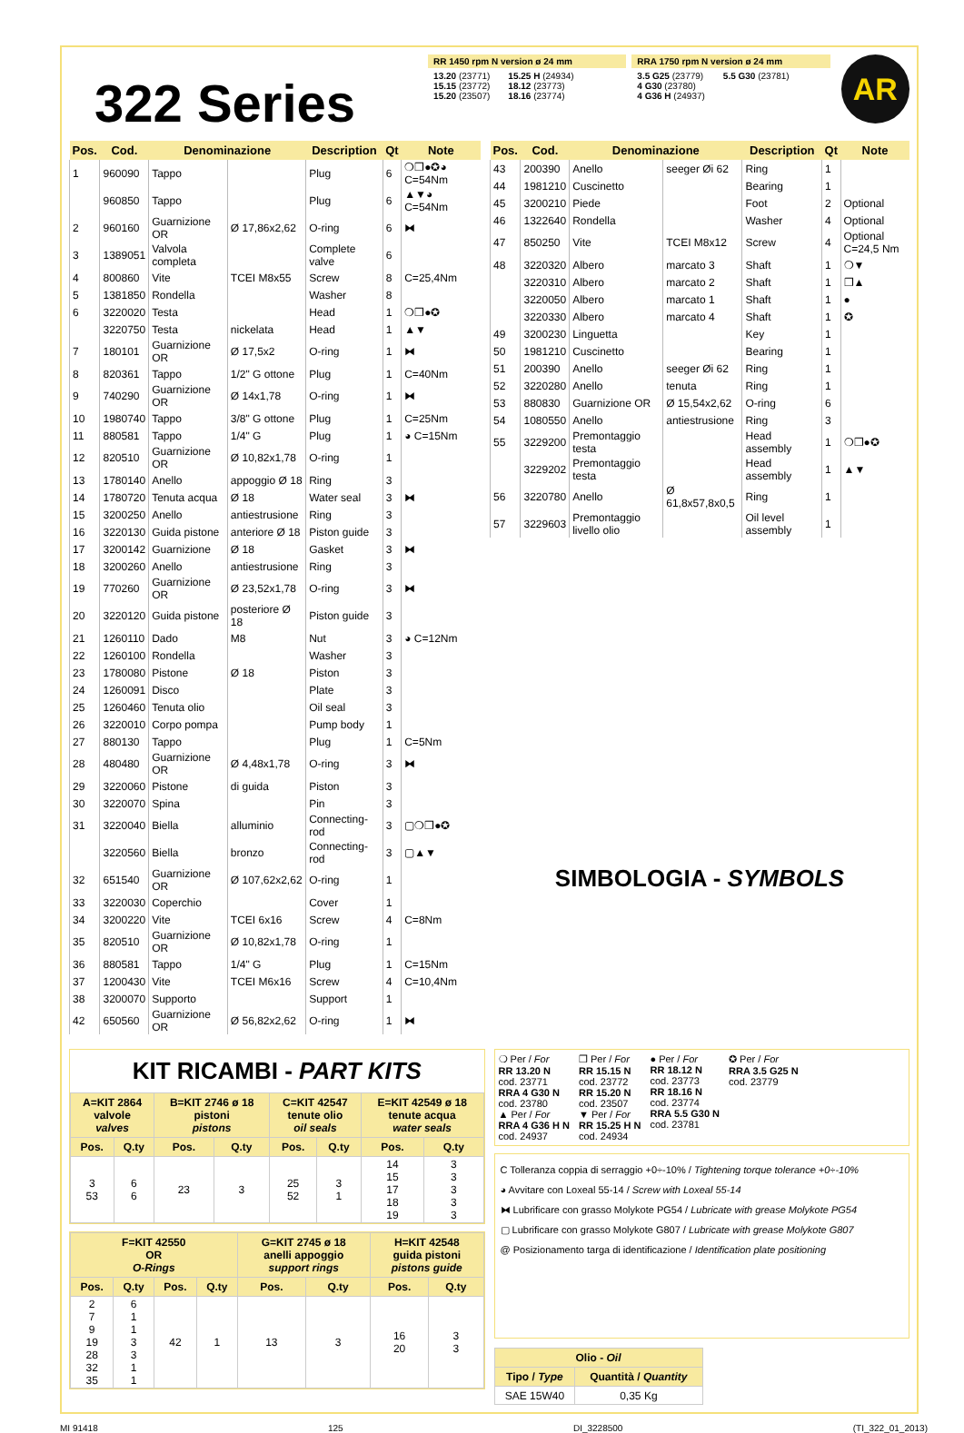322 Series
RR 1450 rpm N version ø 24 mm
13.20 (23771)
15.15 (23772)
15.20 (23507)
15.25 H (24934)
18.12 (23773)
18.16 (23774)
RRA 1750 rpm N version ø 24 mm
3.5 G25 (23779)
4 G30 (23780)
4 G36 H (24937)
5.5 G30 (23781)
AR
| Pos. | Cod. | Denominazione | | Description | Qt | Note |
| --- | --- | --- | --- | --- | --- | --- |
| 1 | 960090 | Tappo | | Plug | 6 | ❍❒●✪◕ C=54Nm |
| | 960850 | Tappo | | Plug | 6 | ▲▼◕ C=54Nm |
| 2 | 960160 | Guarnizione OR | Ø 17,86x2,62 | O-ring | 6 | ⧓ |
| 3 | 1389051 | Valvola completa | | Complete valve | 6 | |
| 4 | 800860 | Vite | TCEI M8x55 | Screw | 8 | C=25,4Nm |
| 5 | 1381850 | Rondella | | Washer | 8 | |
| 6 | 3220020 | Testa | | Head | 1 | ❍❒●✪ |
| | 3220750 | Testa | nickelata | Head | 1 | ▲▼ |
| 7 | 180101 | Guarnizione OR | Ø 17,5x2 | O-ring | 1 | ⧓ |
| 8 | 820361 | Tappo | 1/2" G ottone | Plug | 1 | C=40Nm |
| 9 | 740290 | Guarnizione OR | Ø 14x1,78 | O-ring | 1 | ⧓ |
| 10 | 1980740 | Tappo | 3/8" G ottone | Plug | 1 | C=25Nm |
| 11 | 880581 | Tappo | 1/4" G | Plug | 1 | ◕ C=15Nm |
| 12 | 820510 | Guarnizione OR | Ø 10,82x1,78 | O-ring | 1 | |
| 13 | 1780140 | Anello | appoggio Ø 18 | Ring | 3 | |
| 14 | 1780720 | Tenuta acqua | Ø 18 | Water seal | 3 | ⧓ |
| 15 | 3200250 | Anello | antiestrusione | Ring | 3 | |
| 16 | 3220130 | Guida pistone | anteriore Ø 18 | Piston guide | 3 | |
| 17 | 3200142 | Guarnizione | Ø 18 | Gasket | 3 | ⧓ |
| 18 | 3200260 | Anello | antiestrusione | Ring | 3 | |
| 19 | 770260 | Guarnizione OR | Ø 23,52x1,78 | O-ring | 3 | ⧓ |
| 20 | 3220120 | Guida pistone | posteriore Ø 18 | Piston guide | 3 | |
| 21 | 1260110 | Dado | M8 | Nut | 3 | ◕ C=12Nm |
| 22 | 1260100 | Rondella | | Washer | 3 | |
| 23 | 1780080 | Pistone | Ø 18 | Piston | 3 | |
| 24 | 1260091 | Disco | | Plate | 3 | |
| 25 | 1260460 | Tenuta olio | | Oil seal | 3 | |
| 26 | 3220010 | Corpo pompa | | Pump body | 1 | |
| 27 | 880130 | Tappo | | Plug | 1 | C=5Nm |
| 28 | 480480 | Guarnizione OR | Ø 4,48x1,78 | O-ring | 3 | ⧓ |
| 29 | 3220060 | Pistone | di guida | Piston | 3 | |
| 30 | 3220070 | Spina | | Pin | 3 | |
| 31 | 3220040 | Biella | alluminio | Connecting-rod | 3 | ▢❍❒●✪ |
| | 3220560 | Biella | bronzo | Connecting-rod | 3 | ▢▲▼ |
| 32 | 651540 | Guarnizione OR | Ø 107,62x2,62 | O-ring | 1 | |
| 33 | 3220030 | Coperchio | | Cover | 1 | |
| 34 | 3200220 | Vite | TCEI 6x16 | Screw | 4 | C=8Nm |
| 35 | 820510 | Guarnizione OR | Ø 10,82x1,78 | O-ring | 1 | |
| 36 | 880581 | Tappo | 1/4" G | Plug | 1 | C=15Nm |
| 37 | 1200430 | Vite | TCEI M6x16 | Screw | 4 | C=10,4Nm |
| 38 | 3200070 | Supporto | | Support | 1 | |
| 42 | 650560 | Guarnizione OR | Ø 56,82x2,62 | O-ring | 1 | ⧓ |
| Pos. | Cod. | Denominazione | | Description | Qt | Note |
| --- | --- | --- | --- | --- | --- | --- |
| 43 | 200390 | Anello | seeger Øi 62 | Ring | 1 | |
| 44 | 1981210 | Cuscinetto | | Bearing | 1 | |
| 45 | 3200210 | Piede | | Foot | 2 | Optional |
| 46 | 1322640 | Rondella | | Washer | 4 | Optional |
| 47 | 850250 | Vite | TCEI M8x12 | Screw | 4 | Optional C=24,5 Nm |
| 48 | 3220320 | Albero | marcato 3 | Shaft | 1 | ❍▼ |
| | 3220310 | Albero | marcato 2 | Shaft | 1 | ❒▲ |
| | 3220050 | Albero | marcato 1 | Shaft | 1 | ● |
| | 3220330 | Albero | marcato 4 | Shaft | 1 | ✪ |
| 49 | 3200230 | Linguetta | | Key | 1 | |
| 50 | 1981210 | Cuscinetto | | Bearing | 1 | |
| 51 | 200390 | Anello | seeger Øi 62 | Ring | 1 | |
| 52 | 3220280 | Anello | tenuta | Ring | 1 | |
| 53 | 880830 | Guarnizione OR | Ø 15,54x2,62 | O-ring | 6 | |
| 54 | 1080550 | Anello | antiestrusione | Ring | 3 | |
| 55 | 3229200 | Premontaggio testa | | Head assembly | 1 | ❍❒●✪ |
| | 3229202 | Premontaggio testa | | Head assembly | 1 | ▲▼ |
| 56 | 3220780 | Anello | Ø 61,8x57,8x0,5 | Ring | 1 | |
| 57 | 3229603 | Premontaggio livello olio | | Oil level assembly | 1 | |
SIMBOLOGIA - SYMBOLS
KIT RICAMBI - PART KITS
| A=KIT 2864 valvole valves | | B=KIT 2746 ø 18 pistoni pistons | | C=KIT 42547 tenute olio oil seals | | E=KIT 42549 ø 18 tenute acqua water seals | |
| --- | --- | --- | --- | --- | --- | --- | --- |
| Pos. | Q.ty | Pos. | Q.ty | Pos. | Q.ty | Pos. | Q.ty |
| 3 53 | 6 6 | 23 | 3 | 25 52 | 3 1 | 14 15 17 18 19 | 3 3 3 3 3 |
| F=KIT 42550 OR O-Rings | | | | G=KIT 2745 ø 18 anelli appoggio support rings | | H=KIT 42548 guida pistoni pistons guide | |
| --- | --- | --- | --- | --- | --- | --- | --- |
| Pos. | Q.ty | Pos. | Q.ty | Pos. | Q.ty | Pos. | Q.ty |
| 2 7 9 19 28 32 35 | 6 1 1 3 3 1 1 | 42 | 1 | 13 | 3 | 16 20 | 3 3 |
❍ Per / For
RR 13.20 N
cod. 23771
RRA 4 G30 N
cod. 23780
▲ Per / For
RRA 4 G36 H N
cod. 24937
❒ Per / For
RR 15.15 N
cod. 23772
RR 15.20 N
cod. 23507
▼ Per / For
RR 15.25 H N
cod. 24934
● Per / For
RR 18.12 N
cod. 23773
RR 18.16 N
cod. 23774
RRA 5.5 G30 N
cod. 23781
✪ Per / For
RRA 3.5 G25 N
cod. 23779
C Tolleranza coppia di serraggio +0÷-10% / Tightening torque tolerance +0÷-10%
◕ Avvitare con Loxeal 55-14 / Screw with Loxeal 55-14
⧓ Lubrificare con grasso Molykote PG54 / Lubricate with grease Molykote PG54
▢ Lubrificare con grasso Molykote G807 / Lubricate with grease Molykote G807
@ Posizionamento targa di identificazione / Identification plate positioning
| Olio - Oil | |
| --- | --- |
| Tipo / Type | Quantità / Quantity |
| SAE 15W40 | 0,35 Kg |
MI 91418 125 DI_3228500 (TI_322_01_2013)